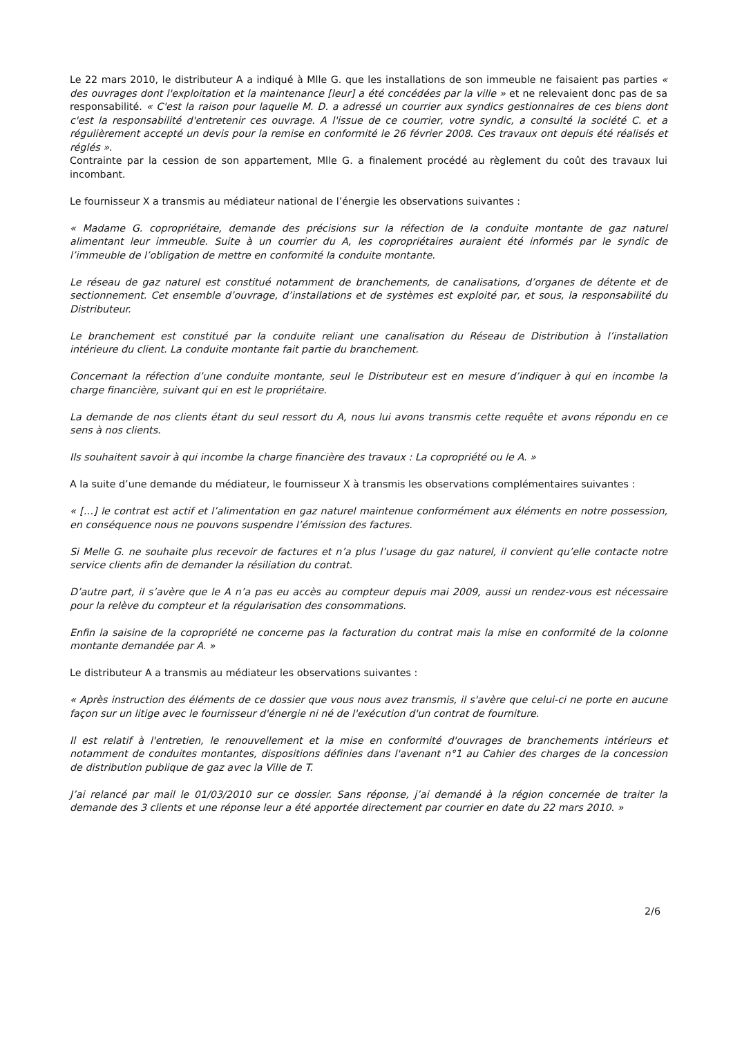Le 22 mars 2010, le distributeur A a indiqué à Mlle G. que les installations de son immeuble ne faisaient pas parties « des ouvrages dont l'exploitation et la maintenance [leur] a été concédées par la ville » et ne relevaient donc pas de sa responsabilité. « C'est la raison pour laquelle M. D. a adressé un courrier aux syndics gestionnaires de ces biens dont c'est la responsabilité d'entretenir ces ouvrage. A l'issue de ce courrier, votre syndic, a consulté la société C. et a régulièrement accepté un devis pour la remise en conformité le 26 février 2008. Ces travaux ont depuis été réalisés et réglés ».
Contrainte par la cession de son appartement, Mlle G. a finalement procédé au règlement du coût des travaux lui incombant.
Le fournisseur X a transmis au médiateur national de l’énergie les observations suivantes :
« Madame G. copropriétaire, demande des précisions sur la réfection de la conduite montante de gaz naturel alimentant leur immeuble. Suite à un courrier du A, les copropriétaires auraient été informés par le syndic de l’immeuble de l’obligation de mettre en conformité la conduite montante.
Le réseau de gaz naturel est constitué notamment de branchements, de canalisations, d’organes de détente et de sectionnement. Cet ensemble d’ouvrage, d’installations et de systèmes est exploité par, et sous, la responsabilité du Distributeur.
Le branchement est constitué par la conduite reliant une canalisation du Réseau de Distribution à l’installation intérieure du client. La conduite montante fait partie du branchement.
Concernant la réfection d’une conduite montante, seul le Distributeur est en mesure d’indiquer à qui en incombe la charge financière, suivant qui en est le propriétaire.
La demande de nos clients étant du seul ressort du A, nous lui avons transmis cette requête et avons répondu en ce sens à nos clients.
Ils souhaitent savoir à qui incombe la charge financière des travaux : La copropriété ou le A. »
A la suite d’une demande du médiateur, le fournisseur X à transmis les observations complémentaires suivantes :
« […] le contrat est actif et l’alimentation en gaz naturel maintenue conformément aux éléments en notre possession, en conséquence nous ne pouvons suspendre l’émission des factures.
Si Melle G. ne souhaite plus recevoir de factures et n’a plus l’usage du gaz naturel, il convient qu’elle contacte notre service clients afin de demander la résiliation du contrat.
D’autre part, il s’avère que le A n’a pas eu accès au compteur depuis mai 2009, aussi un rendez-vous est nécessaire pour la relève du compteur et la régularisation des consommations.
Enfin la saisine de la copropriété ne concerne pas la facturation du contrat mais la mise en conformité de la colonne montante demandée par A. »
Le distributeur A a transmis au médiateur les observations suivantes :
« Après instruction des éléments de ce dossier que vous nous avez transmis, il s'avère que celui-ci ne porte en aucune façon sur un litige avec le fournisseur d'énergie ni né de l'exécution d'un contrat de fourniture.
Il est relatif à l'entretien, le renouvellement et la mise en conformité d'ouvrages de branchements intérieurs et notamment de conduites montantes, dispositions définies dans l'avenant n°1 au Cahier des charges de la concession de distribution publique de gaz avec la Ville de T.
J’ai relancé par mail le 01/03/2010 sur ce dossier. Sans réponse, j’ai demandé à la région concernée de traiter la demande des 3 clients et une réponse leur a été apportée directement par courrier en date du 22 mars 2010. »
2/6